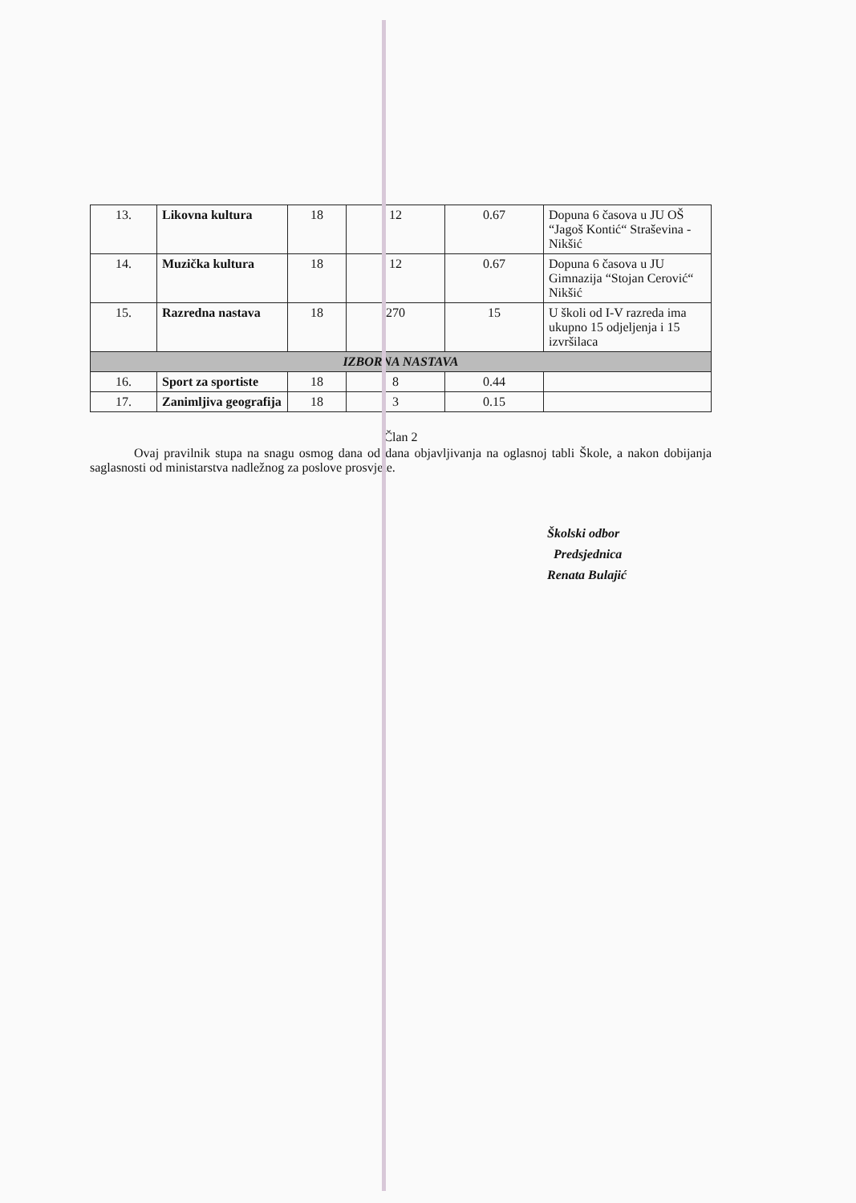| 13. | Likovna kultura | 18 | 12 | 0.67 | Dopuna 6 časova u JU OŠ “Jagoš Kontić“ Straševina - Nikšić |
| 14. | Muzička kultura | 18 | 12 | 0.67 | Dopuna 6 časova u JU Gimnazija “Stojan Cerović“ Nikšić |
| 15. | Razredna nastava | 18 | 270 | 15 | U školi od I-V razreda ima ukupno 15 odjeljenja i 15 izvršilaca |
| IZBORNA NASTAVA | | | | | |
| 16. | Sport za sportiste | 18 | 8 | 0.44 | |
| 17. | Zanimljiva geografija | 18 | 3 | 0.15 | |
Član 2
Ovaj pravilnik stupa na snagu osmog dana od dana objavljivanja na oglasnoj tabli Škole, a nakon dobijanja saglasnosti od ministarstva nadležnog za poslove prosvjete.
Školski odbor
Predsjednica
Renata Bulajić